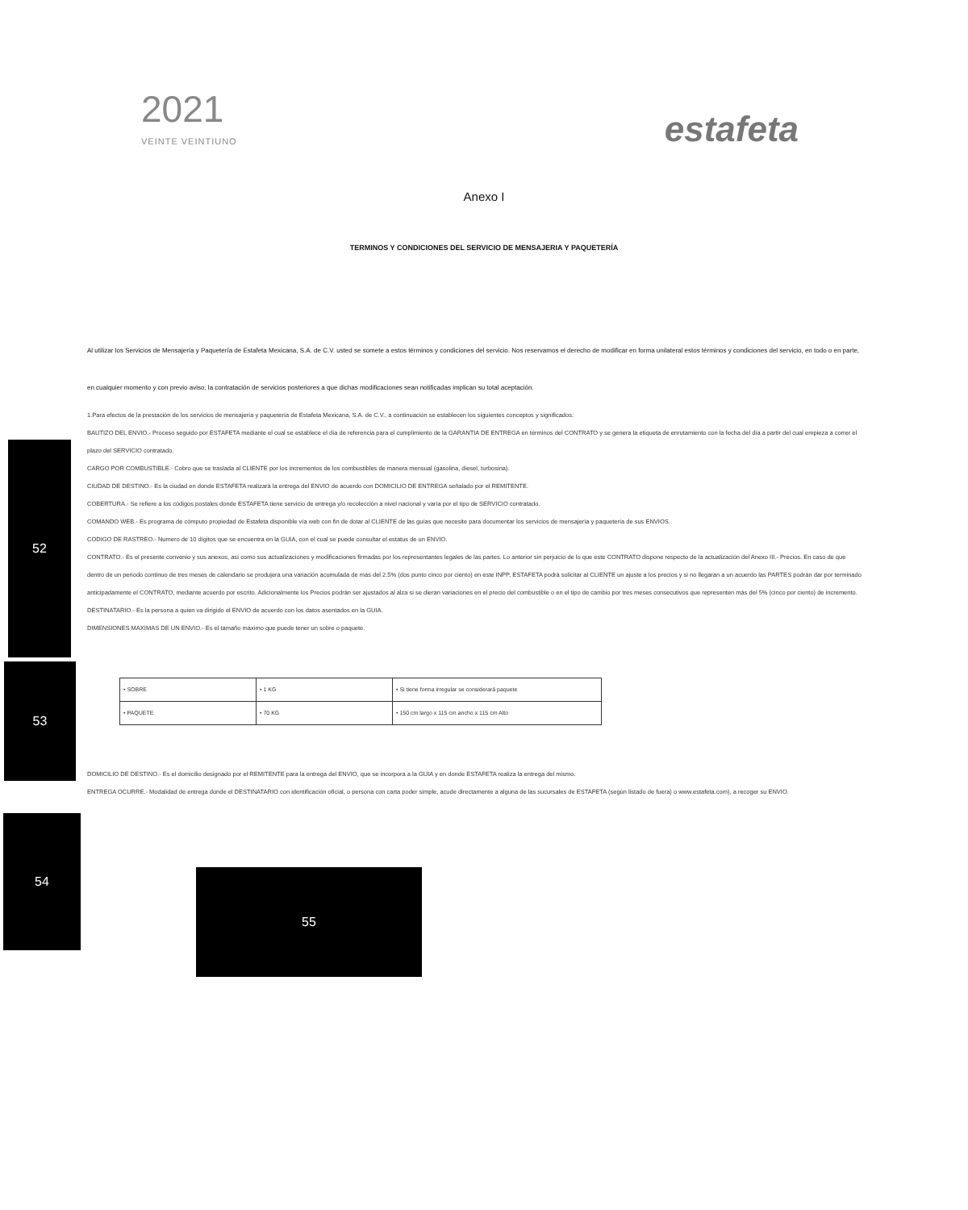2021
VEINTE VEINTIUNO
estafeta
Anexo I
TERMINOS Y CONDICIONES DEL SERVICIO DE MENSAJERIA Y PAQUETERÍA
Al utilizar los Servicios de Mensajería y Paquetería de Estafeta Mexicana, S.A. de C.V. usted se somete a estos términos y condiciones del servicio. Nos reservamos el derecho de modificar en forma unilateral estos términos y condiciones del servicio, en todo o en parte, en cualquier momento y con previo aviso; la contratación de servicios posteriores a que dichas modificaciones sean notificadas implican su total aceptación.
1.Para efectos de la prestación de los servicios de mensajería y paquetería de Estafeta Mexicana, S.A. de C.V., a continuación se establecen los siguientes conceptos y significados:
BAUTIZO DEL ENVIO.- Proceso seguido por ESTAFETA mediante el cual se establece el día de referencia para el cumplimiento de la GARANTIA DE ENTREGA en términos del CONTRATO y se genera la etiqueta de enrutamiento con la fecha del día a partir del cual empieza a correr el plazo del SERVICIO contratado.
CARGO POR COMBUSTIBLE.- Cobro que se traslada al CLIENTE por los incrementos de los combustibles de manera mensual (gasolina, diesel, turbosina).
CIUDAD DE DESTINO.- Es la ciudad en donde ESTAFETA realizará la entrega del ENVIO de acuerdo con DOMICILIO DE ENTREGA señalado por el REMITENTE.
COBERTURA.- Se refiere a los códigos postales donde ESTAFETA tiene servicio de entrega y/o recolección a nivel nacional y varía por el tipo de SERVICIO contratado.
COMANDO WEB.- Es programa de cómputo propiedad de Estafeta disponible vía web con fin de dotar al CLIENTE de las guías que necesite para documentar los servicios de mensajería y paquetería de sus ENVIOS.
CODIGO DE RASTREO.- Numero de 10 dígitos que se encuentra en la GUIA, con el cual se puede consultar el estatus de un ENVIO.
CONTRATO.- Es el presente convenio y sus anexos, así como sus actualizaciones y modificaciones firmadas por los representantes legales de las partes. Lo anterior sin perjuicio de lo que este CONTRATO dispone respecto de la actualización del Anexo III.- Precios. En caso de que dentro de un periodo continuo de tres meses de calendario se produjera una variación acumulada de más del 2.5% (dos punto cinco por ciento) en este INPP, ESTAFETA podrá solicitar al CLIENTE un ajuste a los precios y si no llegaran a un acuerdo las PARTES podrán dar por terminado anticipadamente el CONTRATO, mediante acuerdo por escrito. Adicionalmente los Precios podrán ser ajustados al alza si se dieran variaciones en el precio del combustible o en el tipo de cambio por tres meses consecutivos que representen más del 5% (cinco por ciento) de incremento.
DESTINATARIO.- Es la persona a quien va dirigido el ENVIO de acuerdo con los datos asentados en la GUIA.
DIMENSIONES MAXIMAS DE UN ENVIO.- Es el tamaño máximo que puede tener un sobre o paquete.
| • SOBRE | • 1 KG | • Si tiene forma irregular se considerará paquete |
| • PAQUETE | • 70 KG | • 150 cm largo x 115 cm ancho x 115 cm Alto |
DOMICILIO DE DESTINO.- Es el domicilio designado por el REMITENTE para la entrega del ENVIO, que se incorpora a la GUIA y en donde ESTAFETA realiza la entrega del mismo.
ENTREGA OCURRE.- Modalidad de entrega donde el DESTINATARIO con identificación oficial, o persona con carta poder simple, acude directamente a alguna de las sucursales de ESTAFETA (según listado de fuera) o www.estafeta.com), a recoger su ENVIO.
52
53
54
55